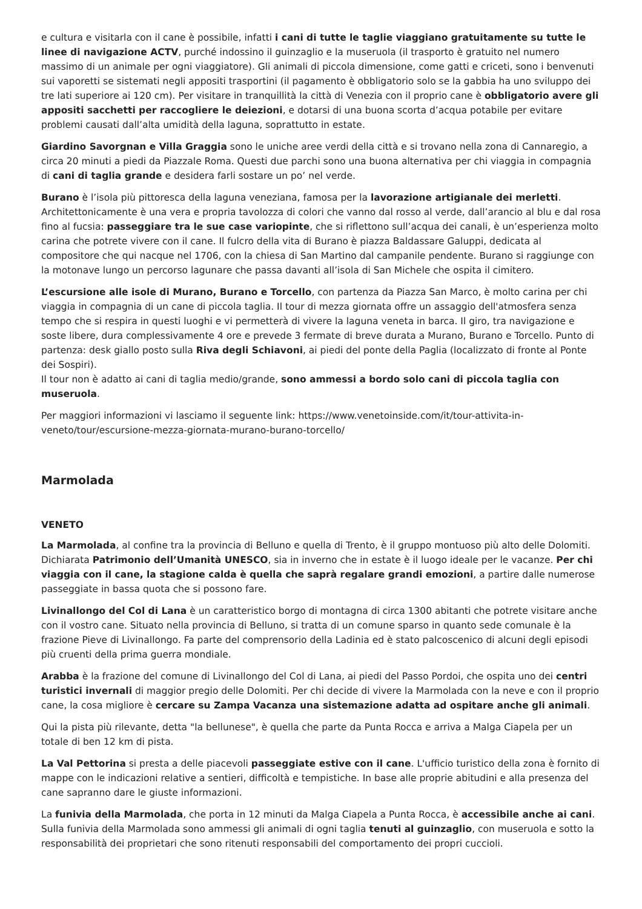e cultura e visitarla con il cane è possibile, infatti i cani di tutte le taglie viaggiano gratuitamente su tutte le linee di navigazione ACTV, purché indossino il guinzaglio e la museruola (il trasporto è gratuito nel numero massimo di un animale per ogni viaggiatore). Gli animali di piccola dimensione, come gatti e criceti, sono i benvenuti sui vaporetti se sistemati negli appositi trasportini (il pagamento è obbligatorio solo se la gabbia ha uno sviluppo dei tre lati superiore ai 120 cm). Per visitare in tranquillità la città di Venezia con il proprio cane è obbligatorio avere gli appositi sacchetti per raccogliere le deiezioni, e dotarsi di una buona scorta d’acqua potabile per evitare problemi causati dall’alta umidità della laguna, soprattutto in estate.
Giardino Savorgnan e Villa Graggia sono le uniche aree verdi della città e si trovano nella zona di Cannaregio, a circa 20 minuti a piedi da Piazzale Roma. Questi due parchi sono una buona alternativa per chi viaggia in compagnia di cani di taglia grande e desidera farli sostare un po’ nel verde.
Burano è l’isola più pittoresca della laguna veneziana, famosa per la lavorazione artigianale dei merletti. Architettonicamente è una vera e propria tavolozza di colori che vanno dal rosso al verde, dall’arancio al blu e dal rosa fino al fucsia: passeggiare tra le sue case variopinte, che si riflettono sull’acqua dei canali, è un’esperienza molto carina che potrete vivere con il cane. Il fulcro della vita di Burano è piazza Baldassare Galuppi, dedicata al compositore che qui nacque nel 1706, con la chiesa di San Martino dal campanile pendente. Burano si raggiunge con la motonave lungo un percorso lagunare che passa davanti all’isola di San Michele che ospita il cimitero.
L’escursione alle isole di Murano, Burano e Torcello, con partenza da Piazza San Marco, è molto carina per chi viaggia in compagnia di un cane di piccola taglia. Il tour di mezza giornata offre un assaggio dell'atmosfera senza tempo che si respira in questi luoghi e vi permetterà di vivere la laguna veneta in barca. Il giro, tra navigazione e soste libere, dura complessivamente 4 ore e prevede 3 fermate di breve durata a Murano, Burano e Torcello. Punto di partenza: desk giallo posto sulla Riva degli Schiavoni, ai piedi del ponte della Paglia (localizzato di fronte al Ponte dei Sospiri).
Il tour non è adatto ai cani di taglia medio/grande, sono ammessi a bordo solo cani di piccola taglia con museruola.
Per maggiori informazioni vi lasciamo il seguente link: https://www.venetoinside.com/it/tour-attivita-in-veneto/tour/escursione-mezza-giornata-murano-burano-torcello/
Marmolada
VENETO
La Marmolada, al confine tra la provincia di Belluno e quella di Trento, è il gruppo montuoso più alto delle Dolomiti. Dichiarata Patrimonio dell’Umanità UNESCO, sia in inverno che in estate è il luogo ideale per le vacanze. Per chi viaggia con il cane, la stagione calda è quella che saprà regalare grandi emozioni, a partire dalle numerose passeggiate in bassa quota che si possono fare.
Livinallongo del Col di Lana è un caratteristico borgo di montagna di circa 1300 abitanti che potrete visitare anche con il vostro cane. Situato nella provincia di Belluno, si tratta di un comune sparso in quanto sede comunale è la frazione Pieve di Livinallongo. Fa parte del comprensorio della Ladinia ed è stato palcoscenico di alcuni degli episodi più cruenti della prima guerra mondiale.
Arabba è la frazione del comune di Livinallongo del Col di Lana, ai piedi del Passo Pordoi, che ospita uno dei centri turistici invernali di maggior pregio delle Dolomiti. Per chi decide di vivere la Marmolada con la neve e con il proprio cane, la cosa migliore è cercare su Zampa Vacanza una sistemazione adatta ad ospitare anche gli animali.
Qui la pista più rilevante, detta "la bellunese", è quella che parte da Punta Rocca e arriva a Malga Ciapela per un totale di ben 12 km di pista.
La Val Pettorina si presta a delle piacevoli passeggiate estive con il cane. L'ufficio turistico della zona è fornito di mappe con le indicazioni relative a sentieri, difficoltà e tempistiche. In base alle proprie abitudini e alla presenza del cane sapranno dare le giuste informazioni.
La funivia della Marmolada, che porta in 12 minuti da Malga Ciapela a Punta Rocca, è accessibile anche ai cani. Sulla funivia della Marmolada sono ammessi gli animali di ogni taglia tenuti al guinzaglio, con museruola e sotto la responsabilità dei proprietari che sono ritenuti responsabili del comportamento dei propri cuccioli.